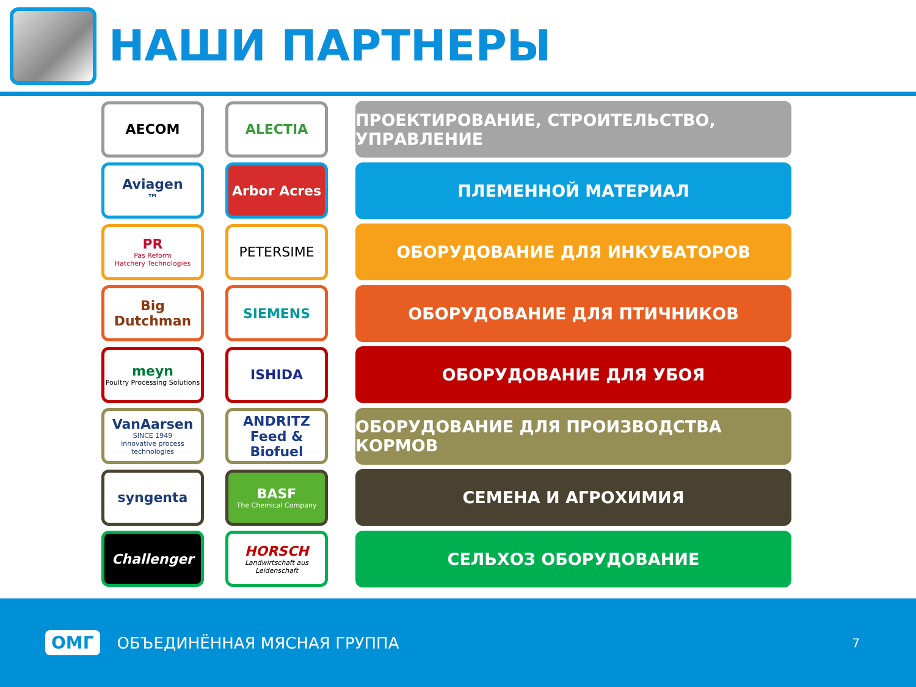НАШИ ПАРТНЕРЫ
AECOM ALECTIA
ПРОЕКТИРОВАНИЕ, СТРОИТЕЛЬСТВО, УПРАВЛЕНИЕ
Aviagen<sup>™</sup> Arbor Acres
ПЛЕМЕННОЙ МАТЕРИАЛ
PR
Pas Reform
Hatchery Technologies
PETERSIME
ОБОРУДОВАНИЕ ДЛЯ ИНКУБАТОРОВ
Big Dutchman
SIEMENS
ОБОРУДОВАНИЕ ДЛЯ ПТИЧНИКОВ
meyn
Poultry Processing Solutions
ISHIDA
ОБОРУДОВАНИЕ ДЛЯ УБОЯ
VanAarsen
SINCE 1949
innovative process technologies
ANDRITZ
Feed & Biofuel
ОБОРУДОВАНИЕ ДЛЯ ПРОИЗВОДСТВА КОРМОВ
syngenta
BASF
The Chemical Company
СЕМЕНА И АГРОХИМИЯ
Challenger
HORSCH
Landwirtschaft aus Leidenschaft
СЕЛЬХОЗ ОБОРУДОВАНИЕ
ОМГ ОБЪЕДИНЁННАЯ МЯСНАЯ ГРУППА 7